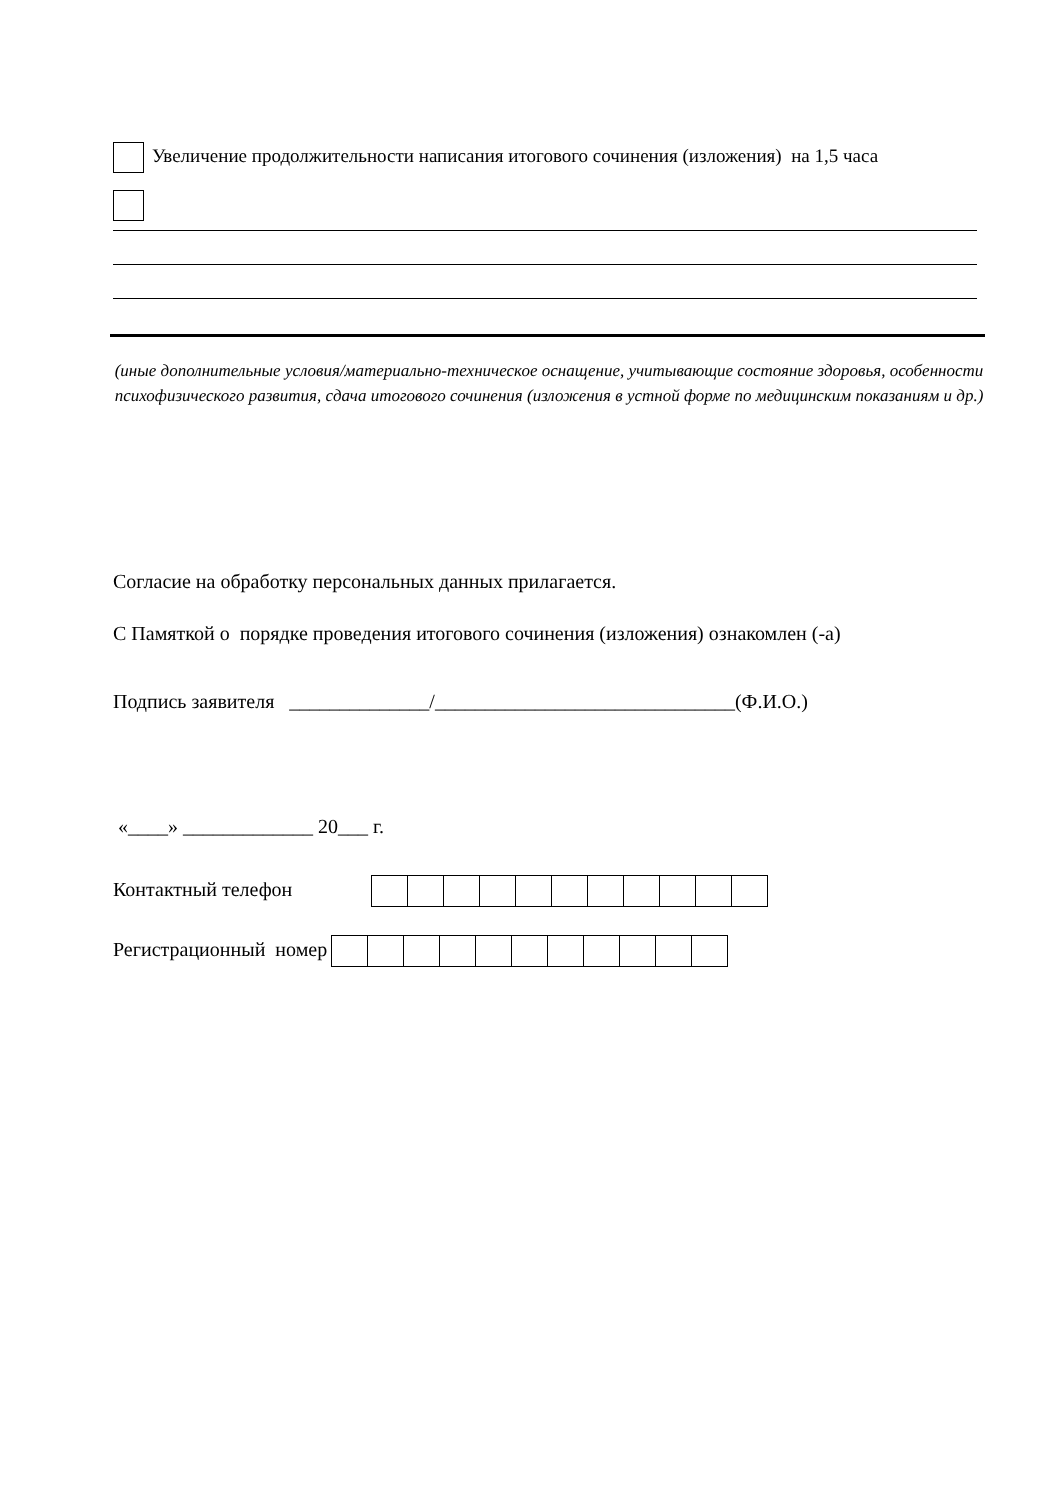Увеличение продолжительности написания итогового сочинения (изложения) на 1,5 часа
(иные дополнительные условия/материально-техническое оснащение, учитывающие состояние здоровья, особенности психофизического развития, сдача итогового сочинения (изложения в устной форме по медицинским показаниям и др.)
Согласие на обработку персональных данных прилагается.
С Памяткой о порядке проведения итогового сочинения (изложения) ознакомлен (-а)
Подпись заявителя ______________/______________________________(Ф.И.О.)
«____» _____________ 20___ г.
Контактный телефон
Регистрационный номер